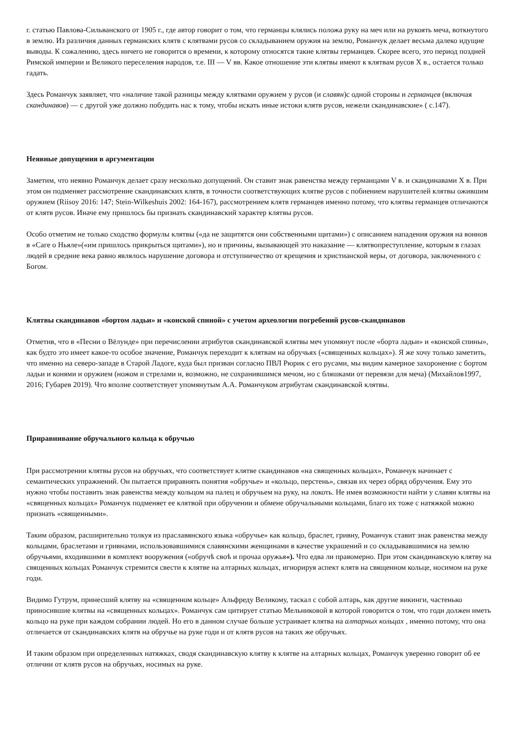г. статью Павлова-Сильванского от 1905 г., где автор говорит о том, что германцы клялись положа руку на меч или на рукоять меча, воткнутого в землю. Из различия данных германских клятв с клятвами русов со складыванием оружия на землю, Романчук делает весьма далеко идущие выводы. К сожалению, здесь ничего не говорится о времени, к которому относятся такие клятвы германцев. Скорее всего, это период поздней Римской империи и Великого переселения народов, т.е. III — V вв. Какое отношение эти клятвы имеют к клятвам русов X в., остается только гадать.
Здесь Романчук заявляет, что «наличие такой разницы между клятвами оружием у русов (и славян)с одной стороны и германцев (включая скандинавов) — с другой уже должно побудить нас к тому, чтобы искать иные истоки клятв русов, нежели скандинавские» ( с.147).
Неявные допущения в аргументации
Заметим, что неявно Романчук делает сразу несколько допущений. Он ставит знак равенства между германцами V в. и скандинавами X в. При этом он подменяет рассмотрение скандинавских клятв, в точности соответствующих клятве русов с побиением нарушителей клятвы ожившим оружием (Riisoy 2016: 147; Stein-Wilkeshuis 2002: 164-167), рассмотрением клятв германцев именно потому, что клятвы германцев отличаются от клятв русов. Иначе ему пришлось бы признать скандинавский характер клятвы русов.
Особо отметим не только сходство формулы клятвы («да не защитятся они собственными щитами») с описанием нападения оружия на воинов в «Саге о Ньяле»(«им пришлось прикрыться щитами»), но и причины, вызывающей это наказание — клятвопреступление, которым в глазах людей в средние века равно являлось нарушение договора и отступничество от крещения и христианской веры, от договора, заключенного с Богом.
Клятвы скандинавов «бортом ладьи» и «конской спиной» с учетом археологии погребений русов-скандинавов
Отметив, что в «Песни о Вёлунде» при перечислении атрибутов скандинавской клятвы меч упомянут после «борта ладьи» и «конской спины», как будто это имеет какое-то особое значение, Романчук переходит к клятвам на обручьях («священных кольцах»). Я же хочу только заметить, что именно на северо-западе в Старой Ладоге, куда был призван согласно ПВЛ Рюрик с его русами, мы видим камерное захоронение с бортом ладьи и конями и оружием (ножом и стрелами и, возможно, не сохранившимся мечом, но с бляшками от перевязи для меча) (Михайлов1997, 2016; Губарев 2019). Что вполне соответствует упомянутым А.А. Романчуком атрибутам скандинавской клятвы.
Приравнивание обручального кольца к обручью
При рассмотрении клятвы русов на обручьях, что соответствует клятве скандинавов «на священных кольцах», Романчук начинает с семантических упражнений. Он пытается приравнять понятия «обручье» и «кольцо, перстень», связав их через обряд обручения. Ему это нужно чтобы поставить знак равенства между кольцом на палец и обручьем на руку, на локоть. Не имея возможности найти у славян клятвы на «священных кольцах» Романчук подменяет ее клятвой при обручении и обмене обручальными кольцами, благо их тоже с натяжкой можно признать «священными».
Таким образом, расширительно толкуя из праславянского языка «обручье» как кольцо, браслет, гривну, Романчук ставит знак равенства между кольцами, браслетами и гривнами, использовавшимися славянскими женщинами в качестве украшений и со складывавшимися на землю обручьями, входившими в комплект вооружения («обручѣ своѣ и прочаа оружья«). Что едва ли правомерно. При этом скандинавскую клятву на священных кольцах Романчук стремится свести к клятве на алтарных кольцах, игнорируя аспект клятв на священном кольце, носимом на руке годи.
Видимо Гутрум, принесший клятву на «священном кольце» Альфреду Великому, таскал с собой алтарь, как другие викинги, частенько приносившие клятвы на «священных кольцах». Романчук сам цитирует статью Мельниковой в которой говорится о том, что годи должен иметь кольцо на руке при каждом собрании людей. Но его в данном случае больше устраивает клятва на алтарных кольцах , именно потому, что она отличается от скандинавских клятв на обручье на руке годи и от клятв русов на таких же обручьях.
И таким образом при определенных натяжках, сводя скандинавскую клятву к клятве на алтарных кольцах, Романчук уверенно говорит об ее отличии от клятв русов на обручьях, носимых на руке.